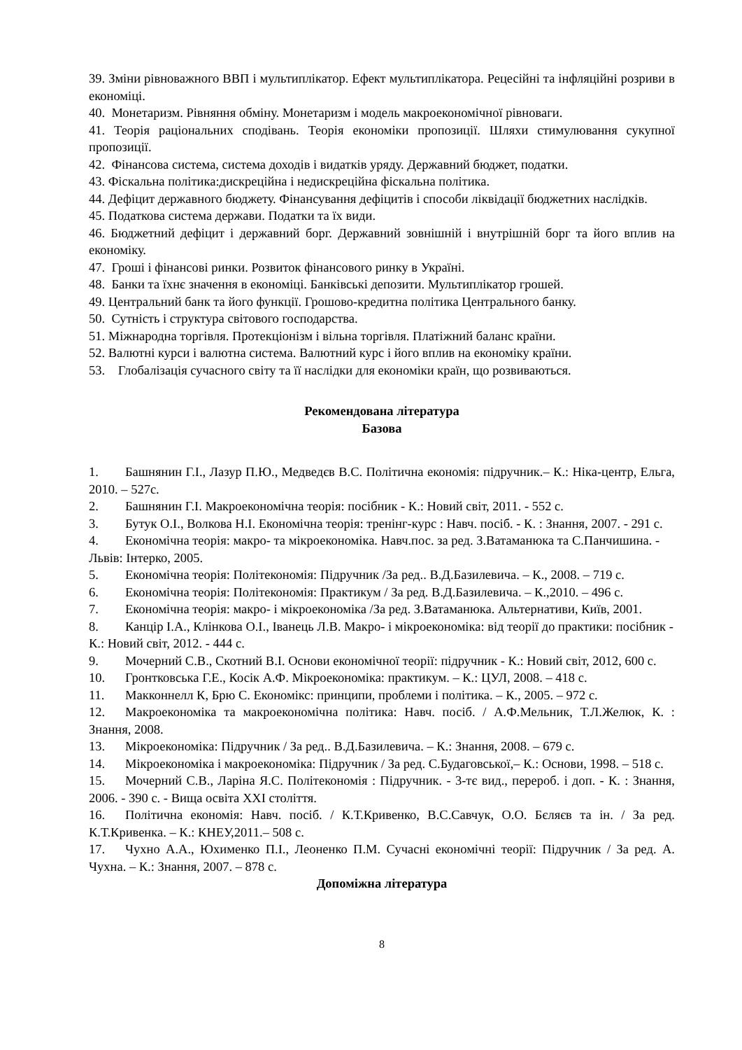39. Зміни рівноважного ВВП і мультиплікатор. Ефект мультиплікатора. Рецесійні та інфляційні розриви в економіці.
40. Монетаризм. Рівняння обміну. Монетаризм і модель макроекономічної рівноваги.
41. Теорія раціональних сподівань. Теорія економіки пропозиції. Шляхи стимулювання сукупної пропозиції.
42. Фінансова система, система доходів і видатків уряду. Державний бюджет, податки.
43. Фіскальна політика:дискреційна і недискреційна фіскальна політика.
44. Дефіцит державного бюджету. Фінансування дефіцитів і способи ліквідації бюджетних наслідків.
45. Податкова система держави. Податки та їх види.
46. Бюджетний дефіцит і державний борг. Державний зовнішній і внутрішній борг та його вплив на економіку.
47. Гроші і фінансові ринки. Розвиток фінансового ринку в Україні.
48. Банки та їхнє значення в економіці. Банківські депозити. Мультиплікатор грошей.
49. Центральний банк та його функції. Грошово-кредитна політика Центрального банку.
50. Сутність і структура світового господарства.
51. Міжнародна торгівля. Протекціонізм і вільна торгівля. Платіжний баланс країни.
52. Валютні курси і валютна система. Валютний курс і його вплив на економіку країни.
53. Глобалізація сучасного світу та її наслідки для економіки країн, що розвиваються.
Рекомендована література
Базова
1. Башнянин Г.І., Лазур П.Ю., Медведєв В.С. Політична економія: підручник.– К.: Ніка-центр, Ельга, 2010. – 527с.
2. Башнянин Г.І. Макроекономічна теорія: посібник - К.: Новий світ, 2011. - 552 с.
3. Бутук О.І., Волкова Н.І. Економічна теорія: тренінг-курс : Навч. посіб. - К. : Знання, 2007. - 291 с.
4. Економічна теорія: макро- та мікроекономіка. Навч.пос. за ред. З.Ватаманюка та С.Панчишина. - Львів: Інтерко, 2005.
5. Економічна теорія: Політекономія: Підручник /За ред.. В.Д.Базилевича. – К., 2008. – 719 с.
6. Економічна теорія: Політекономія: Практикум / За ред. В.Д.Базилевича. – К.,2010. – 496 с.
7. Економічна теорія: макро- і мікроекономіка /За ред. З.Ватаманюка. Альтернативи, Київ, 2001.
8. Канцір І.А., Клінкова О.І., Іванець Л.В. Макро- і мікроекономіка: від теорії до практики: посібник - К.: Новий світ, 2012. - 444 с.
9. Мочерний С.В., Скотний В.І. Основи економічної теорії: підручник - К.: Новий світ, 2012, 600 с.
10. Гронтковська Г.Е., Косік А.Ф. Мікроекономіка: практикум. – К.: ЦУЛ, 2008. – 418 с.
11. Макконнелл К, Брю С. Економікс: принципи, проблеми і політика. – К., 2005. – 972 с.
12. Макроекономіка та макроекономічна політика: Навч. посіб. / А.Ф.Мельник, Т.Л.Желюк, К. : Знання, 2008.
13. Мікроекономіка: Підручник / За ред.. В.Д.Базилевича. – К.: Знання, 2008. – 679 с.
14. Мікроекономіка і макроекономіка: Підручник / За ред. С.Будаговської,– К.: Основи, 1998. – 518 с.
15. Мочерний С.В., Ларіна Я.С. Політекономія : Підручник. - 3-тє вид., перероб. і доп. - К. : Знання, 2006. - 390 с. - Вища освіта XXI століття.
16. Політична економія: Навч. посіб. / К.Т.Кривенко, В.С.Савчук, О.О. Бєляєв та ін. / За ред. К.Т.Кривенка. – К.: КНЕУ,2011.– 508 с.
17. Чухно А.А., Юхименко П.І., Леоненко П.М. Сучасні економічні теорії: Підручник / За ред. А. Чухна. – К.: Знання, 2007. – 878 с.
Допоміжна література
8